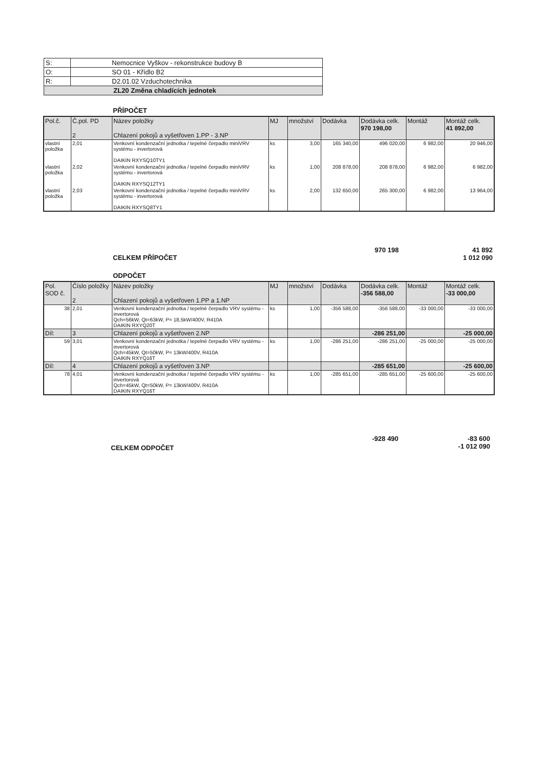| S: | Nemocnice Vyškov - rekonstrukce budovy B |
| O: | SO 01 - Křídlo B2 |
| R: | D2.01.02 Vzduchotechnika |
| ZL20 Změna chladících jednotek | |
PŘÍPOČET
| Pol.č. | Č.pol. PD 2 | Název položky Chlazení pokojů a vyšetřoven 1.PP - 3.NP | MJ | množství | Dodávka | Dodávka celk. 970 198,00 | Montáž | Montáž celk. 41 892,00 |
| --- | --- | --- | --- | --- | --- | --- | --- | --- |
| vlastní položka | 2,01 | Venkovní kondenzační jednotka / tepelné čerpadlo miniVRV systému - invertorová DAIKIN RXYSQ10TY1 | ks | 3,00 | 165 340,00 | 496 020,00 | 6 982,00 | 20 946,00 |
| vlastní položka | 2,02 | Venkovní kondenzační jednotka / tepelné čerpadlo miniVRV systému - invertorová DAIKIN RXYSQ12TY1 | ks | 1,00 | 208 878,00 | 208 878,00 | 6 982,00 | 6 982,00 |
| vlastní položka | 2,03 | Venkovní kondenzační jednotka / tepelné čerpadlo miniVRV systému - invertorová DAIKIN RXYSQ8TY1 | ks | 2,00 | 132 650,00 | 265 300,00 | 6 982,00 | 13 964,00 |
970 198
41 892
1 012 090
CELKEM PŘÍPOČET
ODPOČET
| Pol. SOD č. | Číslo položky 2 | Název položky Chlazení pokojů a vyšetřoven 1.PP a 1.NP | MJ | množství | Dodávka | Dodávka celk. -356 588,00 | Montáž | Montáž celk. -33 000,00 |
| --- | --- | --- | --- | --- | --- | --- | --- | --- |
| 38 | 2,01 | Venkovní kondenzační jednotka / tepelné čerpadlo VRV systému - invertorová Qch=56kW, Qt=63kW, P= 18,5kW/400V, R410A DAIKIN RXYQ20T | ks | 1,00 | -356 588,00 | -356 588,00 | -33 000,00 | -33 000,00 |
| Díl: | 3 | Chlazení pokojů a vyšetřoven 2.NP | | | | -286 251,00 | | -25 000,00 |
| 59 | 3,01 | Venkovní kondenzační jednotka / tepelné čerpadlo VRV systému - invertorová Qch=45kW, Qt=50kW, P= 13kW/400V, R410A DAIKIN RXYQ16T | ks | 1,00 | -286 251,00 | -286 251,00 | -25 000,00 | -25 000,00 |
| Díl: | 4 | Chlazení pokojů a vyšetřoven 3.NP | | | | -285 651,00 | | -25 600,00 |
| 78 | 4,01 | Venkovní kondenzační jednotka / tepelné čerpadlo VRV systému - invertorová Qch=45kW, Qt=50kW, P= 13kW/400V, R410A DAIKIN RXYQ16T | ks | 1,00 | -285 651,00 | -285 651,00 | -25 600,00 | -25 600,00 |
-928 490
-83 600
-1 012 090
CELKEM ODPOČET